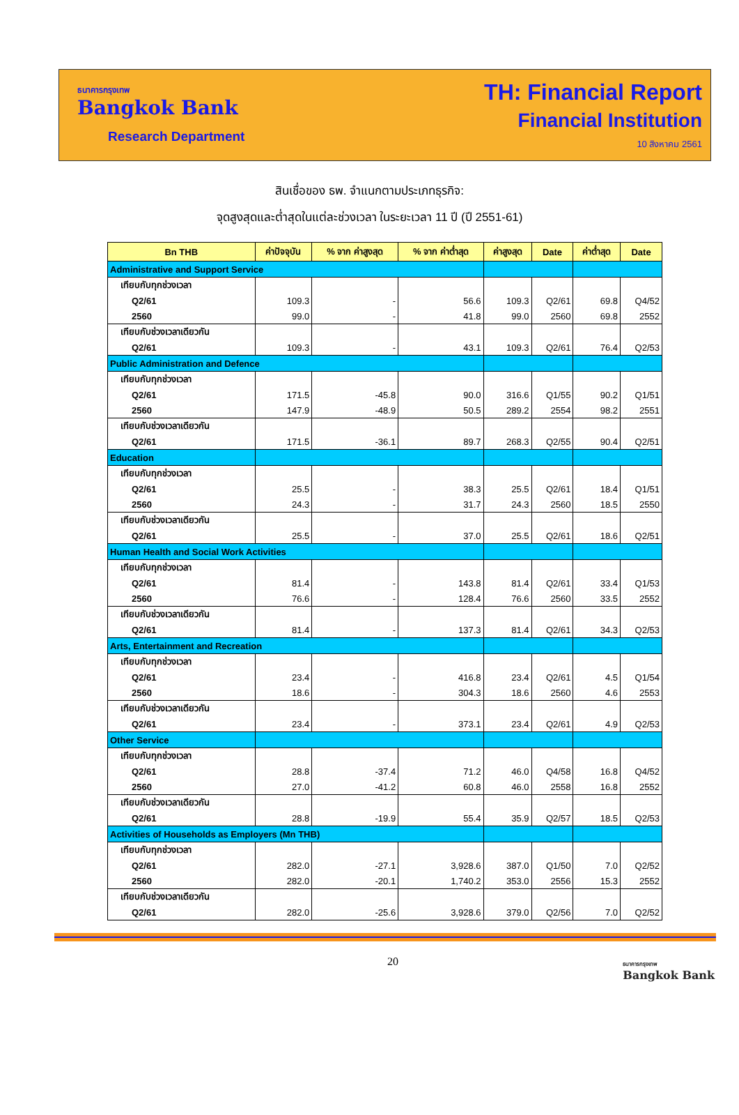ธนาคารกรุงเทพ
Bangkok Bank
Research Department
TH: Financial Report
Financial Institution
10 สิงหาคม 2561
สินเชื่อของ ธพ. จำแนกตามประเภทธุรกิจ:
จุดสูงสุดและต่ำสุดในแต่ละช่วงเวลา ในระยะเวลา 11 ปี (ปี 2551-61)
| Bn THB | ค่าปัจจุบัน | % จาก ค่าสูงสุด | % จาก ค่าต่ำสุด | ค่าสูงสุด | Date | ค่าต่ำสุด | Date |
| --- | --- | --- | --- | --- | --- | --- | --- |
| Administrative and Support Service | | | | | | | |
| เทียบกับทุกช่วงเวลา | | | | | | | |
| Q2/61 | 109.3 | - | 56.6 | 109.3 | Q2/61 | 69.8 | Q4/52 |
| 2560 | 99.0 | - | 41.8 | 99.0 | 2560 | 69.8 | 2552 |
| เทียบกับช่วงเวลาเดียวกัน | | | | | | | |
| Q2/61 | 109.3 | - | 43.1 | 109.3 | Q2/61 | 76.4 | Q2/53 |
| Public Administration and Defence | | | | | | | |
| เทียบกับทุกช่วงเวลา | | | | | | | |
| Q2/61 | 171.5 | -45.8 | 90.0 | 316.6 | Q1/55 | 90.2 | Q1/51 |
| 2560 | 147.9 | -48.9 | 50.5 | 289.2 | 2554 | 98.2 | 2551 |
| เทียบกับช่วงเวลาเดียวกัน | | | | | | | |
| Q2/61 | 171.5 | -36.1 | 89.7 | 268.3 | Q2/55 | 90.4 | Q2/51 |
| Education | | | | | | | |
| เทียบกับทุกช่วงเวลา | | | | | | | |
| Q2/61 | 25.5 | - | 38.3 | 25.5 | Q2/61 | 18.4 | Q1/51 |
| 2560 | 24.3 | - | 31.7 | 24.3 | 2560 | 18.5 | 2550 |
| เทียบกับช่วงเวลาเดียวกัน | | | | | | | |
| Q2/61 | 25.5 | - | 37.0 | 25.5 | Q2/61 | 18.6 | Q2/51 |
| Human Health and Social Work Activities | | | | | | | |
| เทียบกับทุกช่วงเวลา | | | | | | | |
| Q2/61 | 81.4 | - | 143.8 | 81.4 | Q2/61 | 33.4 | Q1/53 |
| 2560 | 76.6 | - | 128.4 | 76.6 | 2560 | 33.5 | 2552 |
| เทียบกับช่วงเวลาเดียวกัน | | | | | | | |
| Q2/61 | 81.4 | - | 137.3 | 81.4 | Q2/61 | 34.3 | Q2/53 |
| Arts, Entertainment and Recreation | | | | | | | |
| เทียบกับทุกช่วงเวลา | | | | | | | |
| Q2/61 | 23.4 | - | 416.8 | 23.4 | Q2/61 | 4.5 | Q1/54 |
| 2560 | 18.6 | - | 304.3 | 18.6 | 2560 | 4.6 | 2553 |
| เทียบกับช่วงเวลาเดียวกัน | | | | | | | |
| Q2/61 | 23.4 | - | 373.1 | 23.4 | Q2/61 | 4.9 | Q2/53 |
| Other Service | | | | | | | |
| เทียบกับทุกช่วงเวลา | | | | | | | |
| Q2/61 | 28.8 | -37.4 | 71.2 | 46.0 | Q4/58 | 16.8 | Q4/52 |
| 2560 | 27.0 | -41.2 | 60.8 | 46.0 | 2558 | 16.8 | 2552 |
| เทียบกับช่วงเวลาเดียวกัน | | | | | | | |
| Q2/61 | 28.8 | -19.9 | 55.4 | 35.9 | Q2/57 | 18.5 | Q2/53 |
| Activities of Households as Employers (Mn THB) | | | | | | | |
| เทียบกับทุกช่วงเวลา | | | | | | | |
| Q2/61 | 282.0 | -27.1 | 3,928.6 | 387.0 | Q1/50 | 7.0 | Q2/52 |
| 2560 | 282.0 | -20.1 | 1,740.2 | 353.0 | 2556 | 15.3 | 2552 |
| เทียบกับช่วงเวลาเดียวกัน | | | | | | | |
| Q2/61 | 282.0 | -25.6 | 3,928.6 | 379.0 | Q2/56 | 7.0 | Q2/52 |
20 ธนาคารกรุงเทพ
Bangkok Bank